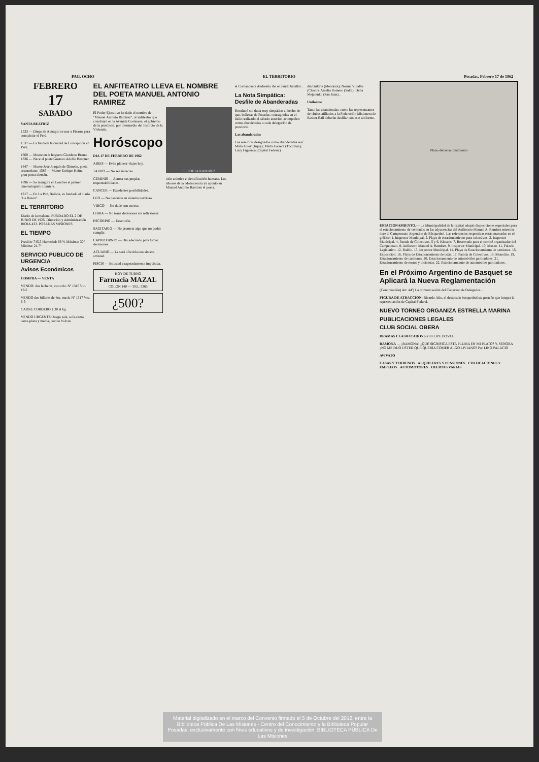PAG. OCHO EL TERRITORIO Posadas, Febrero 17 de 1962
FEBRERO
17
SABADO
SANTA BEATRIZ
1533 — Diego de Almagro se une a Pizarro para conquistar el Perú.
1537 — Es fundada la ciudad de Concepción en Perú.
1600 — Muere en la hoguera Giordano Bruno. 1836 — Nace el poeta Gustavo Adolfo Becquer.
1847 — Muere José Joaquín de Olmedo, poeta ecuatoriano. 1586 — Muere Enrique Heine, gran poeta alemán.
1896 — Se inaugura en Londres el primer cinematógrafo Lumiere.
1917 — En La Paz, Bolivia, es fundado el diario "La Razón".
EL TERRITORIO
Diario de la mañana. FUNDADO EL 2 DE JUNIO DE 1925. Dirección y Administración RIOJA 433. POSADAS MISIONES
EL TIEMPO
Presión: 745,3 Humedad: 66 % Máxima: 30° Mínima: 21,7°
SERVICIO PUBLICO DE URGENCIA
Avisos Económicos
COMPRA — VENTA
VENDO: dos lecheras, con cría. Nº 1310 Vto. 19-2
VENDO dos billares de 4to. mach. Nº 1317 Vto. 6-3
CARNE CORDERO $ 30 el kg.
VENDO URGENTE: Juego sala, sofa-cama, cama plaza y media, cocina Volcan.
EL ANFITEATRO LLEVA EL NOMBRE DEL POETA MANUEL ANTONIO RAMIREZ
El Poder Ejecutivo ha dado el nombre de "Manuel Antonio Ramírez", al anfiteatro que construyó en la Avenida Costanera, el gobierno de la provincia, por intermedio del Instituto de la Vivienda.
Horóscopo
DIA 17 DE FEBRERO DE 1962
ARIES — Evite planear viajes hoy.
TAURO — No sea indecisa.
GEMINIS — Asuma sus propias responsabilidades.
CANCER — Excelentes posibilidades.
LEO — No descuide su sistema nervioso.
VIRGO — No dude con exceso.
LIBRA — No tome decisiones sin reflexionar.
ESCORPIO — Desconfíe.
SAGITARIO — No prometa algo que no podrá cumplir.
CAPRICORNIO — Día adecuado para tomar decisiones.
ACUARIO — Le será ofrecida una sincera amistad.
PISCIS — Es usted exageradamente impulsiva.
HOY DE TURNO
Farmacia MAZAL
COLON 140 — TEL. 3365
¿500?
EL POETA RAMIREZ
ción anímica e identificación humana. Los albores de la adolescencia ya apuntó en Manuel Antonio Ramírez el poeta.
el Comandante Andresito iba en raudo batallar...
La Nota Simpática: Desfile de Abanderadas
Resultará sin duda muy simpático el hecho de que, bellezas de Posadas, consagradas en el baile realizado el sábado anterior, acompañen como abanderadas a cada delegación de provincia.
Las abanderadas
Las señoritas designadas como abanderadas son: Mirta Foley (Jujuy); Marta Forrera (Tucumán); Lucy Figueroa (Capital Federal).
dia Gularte (Mendoza); Norma Villalba (Chaco); Amalia Romero (Salta); Delia Mejalenko (San Juan)...
Uniforme
Tanto las abanderadas, como las representantes de clubes afiliados a la Federación Misionera de Basket-Ball deberán desfilar con este uniforme.
Plano del estacionamiento
ESTACIONAMIENTO.— La Municipalidad de la capital adoptó disposiciones especiales para el estacionamiento de vehículos en las adyacencias del Anfiteatro Manuel A. Ramírez mientras dure el Campeonato Argentino de Básquetbol. Las referencias respectivas están marcadas en el gráfico: 1, Inspector Municipal. 2, Playa de estacionamiento para colectivos. 3. Inspector Municipal. 4, Parada de Colectivos. 5 y 6, Kioscos. 7, Reservado para el comité organizador del Campeonato. 8, Anfiteatro Manuel A. Ramírez. 9, Inspector Municipal. 10, Museo. 11, Palacio Legislativo. 12, Baldío. 13, Inspector Municipal. 14, Playa de Estacionamiento de camiones. 15, Exposición. 16, Playa de Estacionamiento de taxis. 17, Parada de Colectivos. 18, Monolito. 19, Estacionamiento de camiones. 20, Estacionamiento de automóviles particulares. 21, Estacionamiento de motos y bicicletas. 22, Estacionamiento de automóviles particulares.
En el Próximo Argentino de Basquet se Aplicará la Nueva Reglamentación
(Continuación) Art. 44º) La primera sesión del Congreso de Delegados...
FIGURA DE ATRACCION: Ricardo Alix, el destacado basquetbolista porteño que integra la representación de Capital Federal.
NUEVO TORNEO ORGANIZA ESTRELLA MARINA
PUBLICACIONES LEGALES
CLUB SOCIAL OBERA
DRAMAS CLASIFICADOS por FELIPE DOVAL
RAMONA — ¡RAMONA! ¿QUÉ SIGNIFICA ESTA PLUMA EN MI PLATO? Y, SEÑORA ¿NO ME DIJO USTED QUE QUERÍA COMER ALGO LIVIANO? Por LINO PALACIO
AVIVATO
CASAS Y TERRENOS · ALQUILERES Y PENSIONES · COLOCACIONES Y EMPLEOS · AUTOMOTORES · OFERTAS VARIAS
Material digitalizado en el marco del Convenio firmado el 5 de Octubre del 2012, entre la Biblioteca Pública De Las Misiones - Centro del Conocimiento y la Biblioteca Popular Posadas, exclusivamente con fines educativos y de investigación. BIBLIOTECA PÚBLICA De Las Misiones